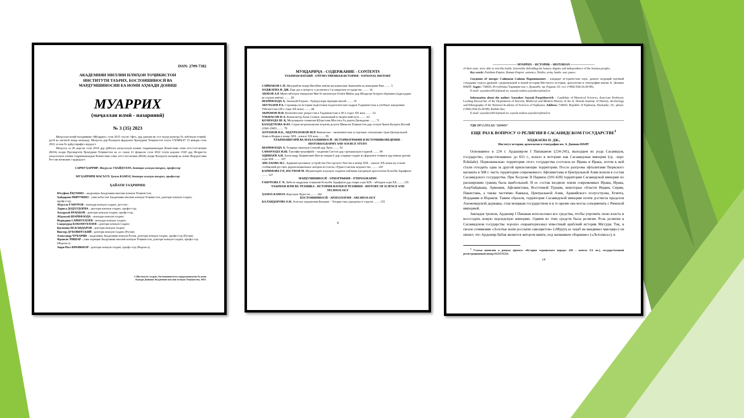ISSN: 2709-7382
АКАДЕМИЯИ МИЛЛИИ ИЛМҲОИ ТОҶИКИСТОН
ИНСТИТУТИ ТАЪРИХ, БОСТОНШИНОСӢ ВА
МАРДУМШИНОСИИ БА НОМИ АҲМАДИ ДОНИШ
МУАРРИХ
(маҷаллаи илмӣ - назариявӣ)
№ 3 (35) 2023
Маҷаллаи илмӣ-назариявии «Муаррих» соли 2015 таъсис ёфта, дар давоми як сол чаҳор шумора ба забонҳои тоҷикӣ, русӣ ва англисӣ нашр мешавад. Маҷалла дар Вазорати фарҳанги Ҷумҳурии Тоҷикистон таҳти 174/МҶ-97 15 январи соли 2021 аз нав ба қайд гирифта шудааст.
Маҷалла аз 26 апрели соли 2018 дар рӯйхати маҷаллаҳои илмии тақризшавандаи Комиссияи олии аттестатсионии (КОА) назди Президенти Ҷумҳурии Тоҷикистон ва аз санаи 21 феврали соли 2022 таҳти рақами 1520 дар Феҳристи маҷаллаҳои илмии тақризшавандаи Комиссияи олии аттестатсионии (КОА) назди Вазорати маориф ва илми Федератсияи Россия номнавис гардидааст.
САРМУҲАРРИР: Насрулло УБАЙДУЛЛО, доктори илмҳои таърих, профессор
МУҲАРРИРИ МАСЪУЛ: Ҳамза КАМОЛ, доктори илмҳои таърих, профессор
ҲАЙАТИ ТАҲРИРИЯ:
Юсуфшо ЁҚУБШО - академики Академияи миллии илмҳои Тоҷикистон;
Ҳайдаршо ПИРУМШО - узви вобастаи Академияи миллии илмҳои Тоҷикистон, доктори илмҳои таърих, профессор;
Абдулло ҒАФУРОВ - номзади илмҳои таърих, дотсент;
Лариса ДОДХУДОЕВА - доктори илмҳои таърих, профессор;
Аскаралӣ РАҶАБОВ - доктори илмҳои таърих, профессор;
Абдувалӣ ШАРИФЗОДА - номзади илмҳои таърих;
Нуриддин САЙФУЛЛОЕВ - номзади илмҳои таърих;
Саидмурод БОБОМУЛЛОЕВ - доктори илмҳои таърих;
Қосимшо ИСКАНДАРОВ - доктори илмҳои таърих;
Виктор ДУБОВИТСКИЙ - доктори илмҳои таърих (Русия);
Александр ЧУБАРЯН - академики Академияи илмҳои Русия, доктори илмҳои таърих, профессор (Русия);
Франсис РИШАР - узви хориҷии Академияи миллии илмҳои Тоҷикистон, доктори илмҳои таърих, профессор (Фаронса);
Анри-Пол ФРАНКФОР - доктори илмҳои таърих, профессор (Фаронса).
© Институти таърих, бостоншиносӣ ва мардумшиносии ба номи
Аҳмади Дониши Академияи миллии илмҳои Тоҷикистон, 2023.
МУНДАРИҶА - СОДЕРЖАНИЕ - CONTENTS
ТАЪРИХИ ВАТАНӢ - ОТЕЧЕСТВЕННАЯ ИСТОРИЯ - NATIONAL HISTORY
САЙНАКОВ С.П. Муҳорибаи назди Нисибин миёни шоҳаншоҳии Ашкониён ва империяи Рим ........ 5
ХОДЖАЕВА Н. ДЖ. Еще раз к вопросу о религии в Сасанидском государстве ........ 14
АЮБОВ А.Р. Муносибатҳои тиҷоратии Чин бо вилоятҳои Осиёи Миёна дар Шоҳроҳи бузурги абрешим (аҳди қадим ва асрҳои миёна) ........ 28
ШАРИФЗОДА А. Эмомалӣ Раҳмон - бунёдгузори Артиши миллӣ ........ 35
АБУЛХАЕВ Р.А. Страницы из истории подготовки педагогических кадров Таджикистана в учебных заведениях Узбекистана (20-е годы XX века) ........ 44
АКРАМОВ М.И. Политические репрессии в Таджикистане в 30-х годах XX века ........ 52
УЛЬМАСОВ Ф.А. Композитор Азам Солиев: жизненный и творческий путь ........ 63
ҚОЗИЗОДА Ш. Қ. Муҳоҷирати сокинони Кӯҳистони Мастчоҳ ба дашти Дилварзин ........ 71
БАХОДУРОВА Ф.Ю. Саҳми меҳнаткашони хоҷагии деҳоти Шимоли Тоҷикистон дар солҳои Ҷанги Бузурги Ватанӣ (1941-1945) ........ 79
ХОТАМОВ Н.Б., АБДУРАЗЗОКОВ Ш.Р. Финансово - экономические и торговые отношения стран Центральной Азии и Индии в конце XIX - начале XX века ........ 85
ТАЪРИХНИГОРӢ ВА МАЪХАЗШИНОСӢ - ИСТОРИОГРАФИЯ И ИСТОЧНИКОВЕДЕНИЕ - HISTORIOGRAPHY AND SOURCE STUDY
ШАРИФЗОДА А. Таҳқиқи сиккаҳои Сомонӣ дар Эрон ........ 91
САФАРЗОДА Н.Ш. Тавсифи ҷуғрофиёӣ - таърихии Систон дар сарчашмаҳои таърихӣ ........ 99
ОДИНАЕВ А.Н. Александр Людвигович Кун ва нақши ӯ дар таҳқиқи таърих ва фарҳанги тоҷикон дар нимаи дуюми асри XIX ........ 107
АФСАХОВА Н.С. Административное устройство Гиссарского бекства в конце XIX – начале XX веков на основе сообщений русских дореволюционных авторов из газеты «Туркестанские ведомости» ........ 120
КАРИМОВА Г.Р., ЮСУФОВ М. Муҳимтарин лаҳзаҳои таърихи омӯзиши ёдгориҳои археологии болооби Зарафшон ........ 127
МАРДУМШИНОСӢ - ЭТНОГРАФИЯ – ETHNOGRAPHY
ҒАФУРОВА Г. Ч. Либоси мардонаи тоҷикони болооби Зарафшон дар охири асри XIX – ибтидои асри XX ........ 135
ТАЪРИХИ ИЛМ ВА ТЕХНИКА - ИСТОРИЯ НАУКИ И ТЕХНИКИ - HISTORY OF SCIENCE AND TECHNOLOGY
ҲАМЗА КАМОЛ. Корезҳои Хуросон ........ 142
БОСТОНШИНОСӢ - АРХЕОЛОГИЯ - ARCHEOLOGY
КАЛАНДАРОВА О.И. Золотые украшения Бактрии – Тохаристана (диадемы и серьги) ........ 155
4
———————— МУАРРИХ – ИСТОРИК – HISTORIAN ————————
of their state, were able to win this battle, honorably defending the banner, dignity and independence of the Iranian peoples.
Key words: Parthian Empire, Roman Empire, sentence, Nisibis, army, battle, war, peace.
Сведение об авторе: Сайнаков Сайнак Парпишоевич – кандидат исторических наук, доцент, ведущий научный сотрудник отдела древней, средневековой и новой истории Института истории, археологии и этнографии имени А. Дониша НАНТ. Адрес: 734025, Республика Таджикистан, г. Душанбе, пр. Рудаки, 33; тел: (+992) 934-16-20-99),
E-mail: saynakov2012@mail.ru; saynak.rushon.saynakov@mail.ru
Information about the author: Saynakov Saynak Parpishoevich – Candidate of Historical Sciences, Associate Professor, Leading Researcher of the Department of Ancient, Medieval and Modern History of the A. Donish Institute of History, Archeology and Ethnography of the National Academy of Sciences of Tajikistan. Address: 734025, Republic of Tajikistan, Dushanbe, 33.; phone: (+992) 934-16-20-99), Rudaki Ave.
E-mail: saynakov2012@mail.ru; saynak.rushon.saynakov@mail.ru
УДК 297.2 (551.22) "224/651"
ЕЩЕ РАЗ К ВОПРОСУ О РЕЛИГИИ В САСАНИДСКОМ ГОСУДАРСТВЕ<sup>1</sup>
ХОДЖАЕВА Н. ДЖ.,
Институт истории, археологии и этнографии им. А. Дониша НАНТ
Основанное в 224 г. Ардаширом I Папаканом (224-241), выходцем из рода Сасанидов, государство, существовавшее до 651 г., вошло в историю как Сасанидская империя (ср. -перс Ērānšahr). Первоначально территория этого государства состояла из Ирана и Ирака, потом к ней стали отходить одна за другой прилегающие территории. После разгрома эфталитами Тюркского каганата в 568 г. часть территории современного Афганистана и Центральной Азии вошли в состав Сасанидского государства. При Хосрове II Парвизе (591-628) территория Сасанидской империи по расширению границ была наибольшей. В ее состав входили земли современных Ирана, Ирака, Азербайджана, Армении, Афганистана, Восточной Турции, некоторые области Индии, Сирии, Пакистана, а также частично Кавказа, Центральной Азии, Аравийского полуострова, Египта, Иордании и Израиля. Таким образом, территория Сасанидской империи почти достигла пределов Ахеменидской державы, став мощным государством и в то время она могла соперничать с Римской империей.
Завладев троном, Ардашир I Папакан использовал все средства, чтобы упрочить свою власть и воссоздать новую персидскую империю. Одним из этих средств была религия. Роль религии в Сасанидском государстве хорошо охарактеризовал известный арабский историк Ма'суди. Так, в своем сочинении «Золотые копи россыпи самоцветов» («Муруҷ аз заҳаб ва маадинал ҷавоҳир») он пишет, что Ардешир Бабак является автором книги, под названием «Карнаме» («Летопись»), в
<sup>1</sup> Статья написана в рамках проекта «История таджикского народа» (III – начало XX вв.), государственный регистрационный номер 0121TJ1211.
14